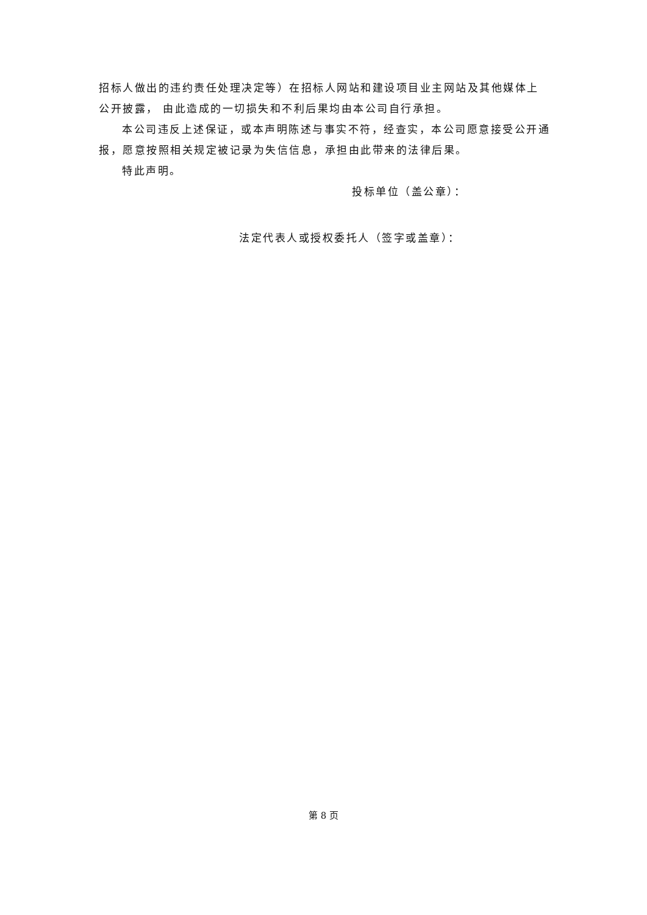招标人做出的违约责任处理决定等）在招标人网站和建设项目业主网站及其他媒体上公开披露， 由此造成的一切损失和不利后果均由本公司自行承担。
本公司违反上述保证，或本声明陈述与事实不符，经查实，本公司愿意接受公开通报，愿意按照相关规定被记录为失信信息，承担由此带来的法律后果。
特此声明。
投标单位（盖公章）：
法定代表人或授权委托人（签字或盖章）：
第 8 页